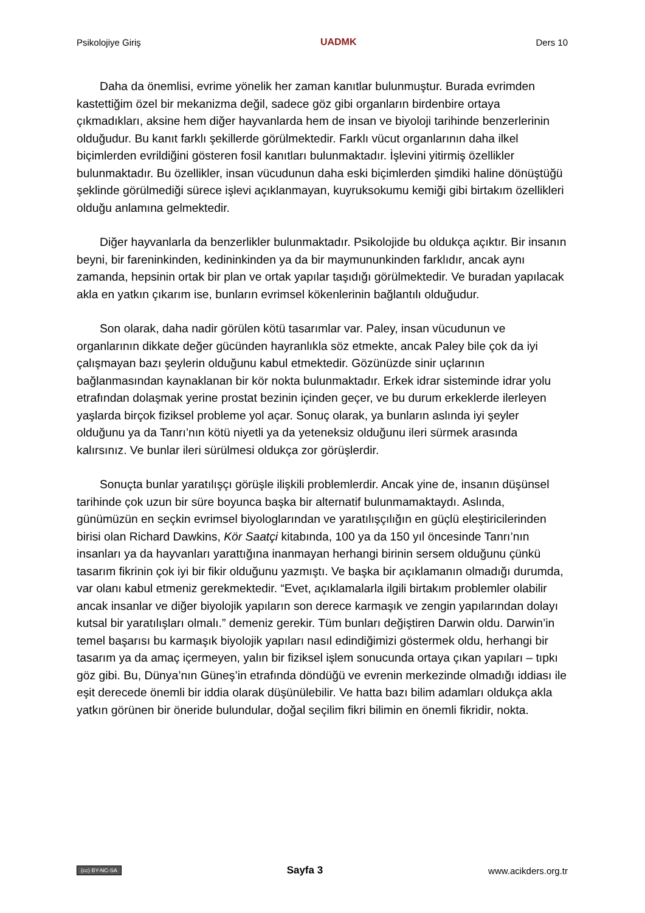Psikolojiye Giriş UADMK Ders 10
Daha da önemlisi, evrime yönelik her zaman kanıtlar bulunmuştur. Burada evrimden kastettiğim özel bir mekanizma değil, sadece göz gibi organların birdenbire ortaya çıkmadıkları, aksine hem diğer hayvanlarda hem de insan ve biyoloji tarihinde benzerlerinin olduğudur. Bu kanıt farklı şekillerde görülmektedir. Farklı vücut organlarının daha ilkel biçimlerden evrildiğini gösteren fosil kanıtları bulunmaktadır. İşlevini yitirmiş özellikler bulunmaktadır. Bu özellikler, insan vücudunun daha eski biçimlerden şimdiki haline dönüştüğü şeklinde görülmediği sürece işlevi açıklanmayan, kuyruksokumu kemiği gibi birtakım özellikleri olduğu anlamına gelmektedir.
Diğer hayvanlarla da benzerlikler bulunmaktadır. Psikolojide bu oldukça açıktır. Bir insanın beyni, bir fareninkinden, kedininkinden ya da bir maymununkinden farklıdır, ancak aynı zamanda, hepsinin ortak bir plan ve ortak yapılar taşıdığı görülmektedir. Ve buradan yapılacak akla en yatkın çıkarım ise, bunların evrimsel kökenlerinin bağlantılı olduğudur.
Son olarak, daha nadir görülen kötü tasarımlar var. Paley, insan vücudunun ve organlarının dikkate değer gücünden hayranlıkla söz etmekte, ancak Paley bile çok da iyi çalışmayan bazı şeylerin olduğunu kabul etmektedir. Gözünüzde sinir uçlarının bağlanmasından kaynaklanan bir kör nokta bulunmaktadır. Erkek idrar sisteminde idrar yolu etrafından dolaşmak yerine prostat bezinin içinden geçer, ve bu durum erkeklerde ilerleyen yaşlarda birçok fiziksel probleme yol açar. Sonuç olarak, ya bunların aslında iyi şeyler olduğunu ya da Tanrı’nın kötü niyetli ya da yeteneksiz olduğunu ileri sürmek arasında kalırsınız. Ve bunlar ileri sürülmesi oldukça zor görüşlerdir.
Sonuçta bunlar yaratılışçı görüşle ilişkili problemlerdir. Ancak yine de, insanın düşünsel tarihinde çok uzun bir süre boyunca başka bir alternatif bulunmamaktaydı. Aslında, günümüzün en seçkin evrimsel biyologlarından ve yaratılışçılığın en güçlü eleştiricilerinden birisi olan Richard Dawkins, Kör Saatçi kitabında, 100 ya da 150 yıl öncesinde Tanrı’nın insanları ya da hayvanları yarattığına inanmayan herhangi birinin sersem olduğunu çünkü tasarım fikrinin çok iyi bir fikir olduğunu yazmıştı. Ve başka bir açıklamanın olmadığı durumda, var olanı kabul etmeniz gerekmektedir. “Evet, açıklamalarla ilgili birtakım problemler olabilir ancak insanlar ve diğer biyolojik yapıların son derece karmaşık ve zengin yapılarından dolayı kutsal bir yaratılışları olmalı.” demeniz gerekir. Tüm bunları değiştiren Darwin oldu. Darwin’in temel başarısı bu karmaşık biyolojik yapıları nasıl edindiğimizi göstermek oldu, herhangi bir tasarım ya da amaç içermeyen, yalın bir fiziksel işlem sonucunda ortaya çıkan yapıları – tıpkı göz gibi. Bu, Dünya’nın Güneş’in etrafında döndüğü ve evrenin merkezinde olmadığı iddiası ile eşit derecede önemli bir iddia olarak düşünülebilir. Ve hatta bazı bilim adamları oldukça akla yatkın görünen bir öneride bulundular, doğal seçilim fikri bilimin en önemli fikridir, nokta.
(cc) BY-NC-SA Sayfa 3 www.acikders.org.tr